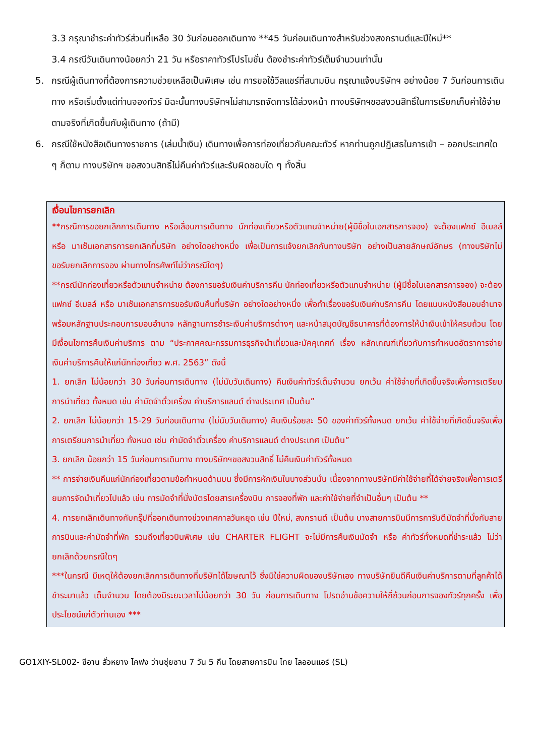3.3 กรุณาชำระค่าทัวร์ส่วนที่เหลือ 30 วันก่อนออกเดินทาง **45 วันก่อนเดินทางสำหรับช่วงสงกรานต์และปีใหม่**
3.4 กรณีวันเดินทางน้อยกว่า 21 วัน หรือราคาทัวร์โปรโมชั่น ต้องชำระค่าทัวร์เต็มจำนวนเท่านั้น
5. กรณีผู้เดินทางที่ต้องการความช่วยเหลือเป็นพิเศษ เช่น การขอใช้วีลแชร์ที่สนามบิน กรุณาแจ้งบริษัทฯ อย่างน้อย 7 วันก่อนการเดินทาง หรือเริ่มตั้งแต่ท่านจองทัวร์ มิฉะนั้นทางบริษัทฯไม่สามารถจัดการได้ล่วงหน้า ทางบริษัทฯขอสงวนสิทธิ์ในการเรียกเก็บค่าใช้จ่ายตามจริงที่เกิดขึ้นกับผู้เดินทาง (ถ้ามี)
6. กรณีใช้หนังสือเดินทางราชการ (เล่มน้ำเงิน) เดินทางเพื่อการท่องเที่ยวกับคณะทัวร์ หากท่านถูกปฏิเสธในการเข้า – ออกประเทศใด ๆ ก็ตาม ทางบริษัทฯ ขอสงวนสิทธิ์ไม่คืนค่าทัวร์และรับผิดชอบใด ๆ ทั้งสิ้น
เงื่อนไขการยกเลิก
**กรณีการขอยกเลิกการเดินทาง หรือเลื่อนการเดินทาง นักท่องเที่ยวหรือตัวแทนจำหน่าย(ผู้มีชื่อในเอกสารการจอง) จะต้องแฟกซ์ อีเมลล์ หรือ มาเซ็นเอกสารการยกเลิกที่บริษัท อย่างใดอย่างหนึ่ง เพื่อเป็นการแจ้งยกเลิกกับทางบริษัท อย่างเป็นลายลักษณ์อักษร (ทางบริษัทไม่ขอรับยกเลิกการจอง ผ่านทางโทรศัพท์ไม่ว่ากรณีใดๆ)
**กรณีนักท่องเที่ยวหรือตัวแทนจำหน่าย ต้องการขอรับเงินค่าบริการคืน นักท่องเที่ยวหรือตัวแทนจำหน่าย (ผู้มีชื่อในเอกสารการจอง) จะต้องแฟกซ์ อีเมลล์ หรือ มาเซ็นเอกสารการขอรับเงินคืนที่บริษัท อย่างใดอย่างหนึ่ง เพื่อทำเรื่องขอรับเงินค่าบริการคืน โดยแนบหนังสือมอบอำนาจพร้อมหลักฐานประกอบการมอบอำนาจ หลักฐานการชำระเงินค่าบริการต่างๆ และหน้าสมุดบัญชีธนาคารที่ต้องการให้นำเงินเข้าให้ครบถ้วน โดยมีเงื่อนไขการคืนเงินค่าบริการ ตาม “ประกาศคณะกรรมการธุรกิจนำเที่ยวและมัคคุเทศก์ เรื่อง หลักเกณฑ์เกี่ยวกับการกำหนดอัตราการจ่ายเงินค่าบริการคืนให้แก่นักท่องเที่ยว พ.ศ. 2563” ดังนี้
1. ยกเลิก ไม่น้อยกว่า 30 วันก่อนการเดินทาง (ไม่นับวันเดินทาง) คืนเงินค่าทัวร์เต็มจำนวน ยกเว้น ค่าใช้จ่ายที่เกิดขึ้นจริงเพื่อการเตรียมการนำเที่ยว ทั้งหมด เช่น ค่ามัดจำตั๋วเครื่อง ค่าบริการแลนด์ ต่างประเทศ เป็นต้น”
2. ยกเลิก ไม่น้อยกว่า 15-29 วันก่อนเดินทาง (ไม่นับวันเดินทาง) คืนเงินร้อยละ 50 ของค่าทัวร์ทั้งหมด ยกเว้น ค่าใช้จ่ายที่เกิดขึ้นจริงเพื่อการเตรียมการนำเที่ยว ทั้งหมด เช่น ค่ามัดจำตั๋วเครื่อง ค่าบริการแลนด์ ต่างประเทศ เป็นต้น”
3. ยกเลิก น้อยกว่า 15 วันก่อนการเดินทาง ทางบริษัทฯขอสงวนสิทธิ์ ไม่คืนเงินค่าทัวร์ทั้งหมด
** การจ่ายเงินคืนแก่นักท่องเที่ยวตามข้อกำหนดด้านบน ซึ่งมีการหักเงินในบางส่วนนั้น เนื่องจากทางบริษัทมีค่าใช้จ่ายที่ได้จ่ายจริงเพื่อการเตรียมการจัดนำเที่ยวไปแล้ว เช่น การมัดจำที่นั่งบัตรโดยสารเครื่องบิน การจองที่พัก และค่าใช้จ่ายที่จำเป็นอื่นๆ เป็นต้น **
4. การยกเลิกเดินทางกับกรุ๊ปที่ออกเดินทางช่วงเทศกาลวันหยุด เช่น ปีใหม่, สงกรานต์ เป็นต้น บางสายการบินมีการการันตีมัดจำที่นั่งกับสายการบินและค่ามัดจำที่พัก รวมถึงเที่ยวบินพิเศษ เช่น CHARTER FLIGHT จะไม่มีการคืนเงินมัดจำ หรือ ค่าทัวร์ทั้งหมดที่ชำระแล้ว ไม่ว่ายกเลิกด้วยกรณีใดๆ
***ในกรณี มีเหตุให้ต้องยกเลิกการเดินทางที่บริษัทได้โฆษณาไว้ ซึ่งมิใช่ความผิดของบริษัทเอง ทางบริษัทยินดีคืนเงินค่าบริการตามที่ลูกค้าได้ชำระมาแล้ว เต็มจำนวน โดยต้องมีระยะเวลาไม่น้อยกว่า 30 วัน ก่อนการเดินทาง โปรดอ่านข้อความให้ถี่ถ้วนก่อนการจองทัวร์ทุกครั้ง เพื่อประโยชน์แก่ตัวท่านเอง ***
GO1XIY-SL002- ซีอาน ลั่วหยาง ไคฟง ว่านซุ่ยซาน 7 วัน 5 คืน โดยสายการบิน ไทย ไลออนแอร์ (SL)